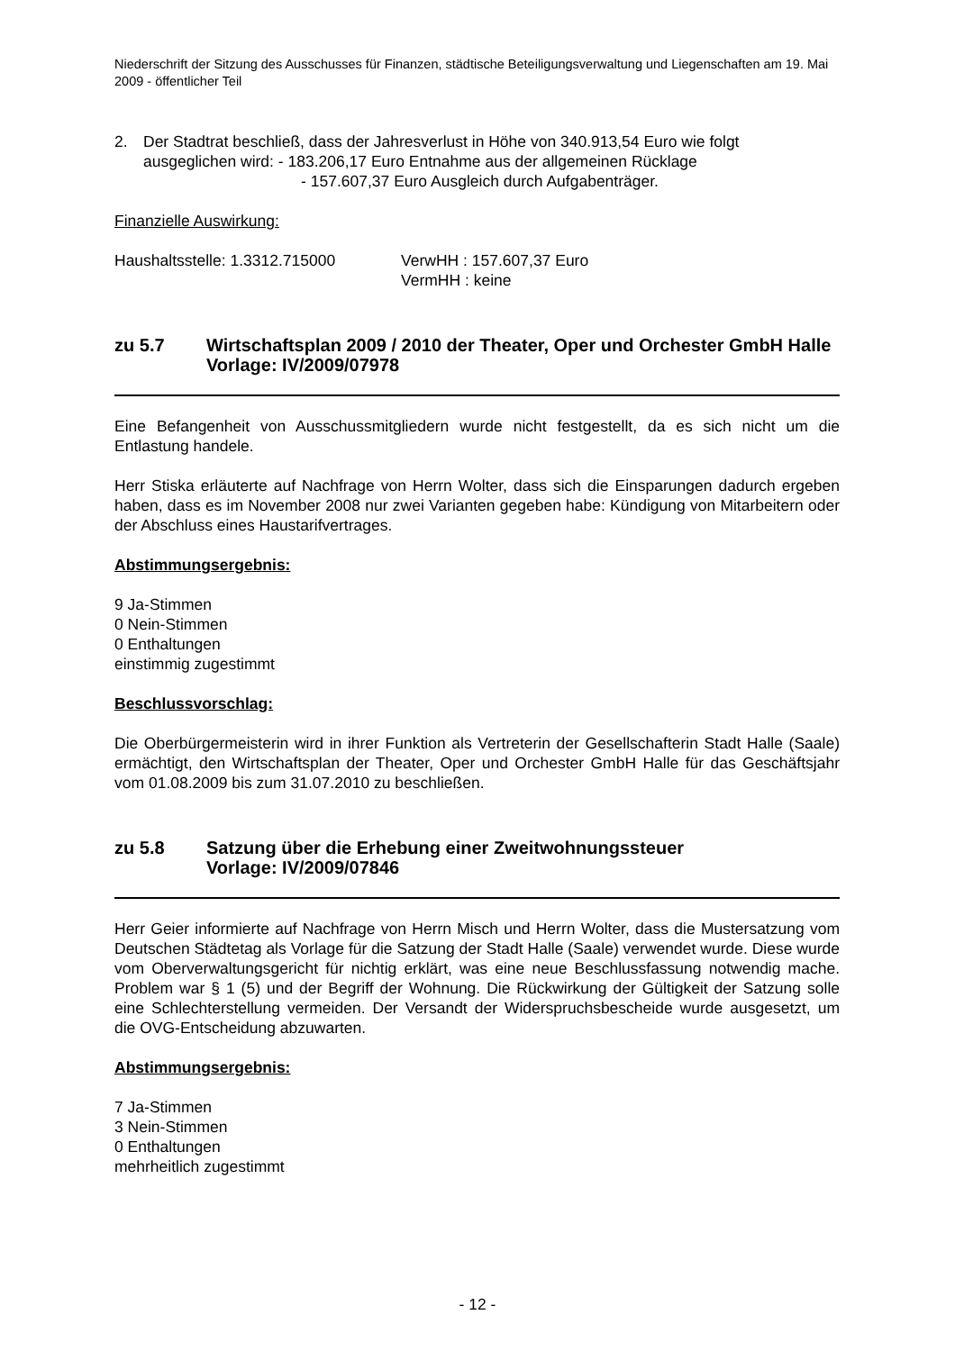Niederschrift der Sitzung des Ausschusses für Finanzen, städtische Beteiligungsverwaltung und Liegenschaften am 19. Mai 2009 - öffentlicher Teil
2. Der Stadtrat beschließ, dass der Jahresverlust in Höhe von 340.913,54 Euro wie folgt
ausgeglichen wird: - 183.206,17 Euro Entnahme aus der allgemeinen Rücklage
- 157.607,37 Euro Ausgleich durch Aufgabenträger.
Finanzielle Auswirkung:
Haushaltsstelle: 1.3312.715000 VerwHH : 157.607,37 Euro
VermHH : keine
zu 5.7 Wirtschaftsplan 2009 / 2010 der Theater, Oper und Orchester GmbH Halle
Vorlage: IV/2009/07978
Eine Befangenheit von Ausschussmitgliedern wurde nicht festgestellt, da es sich nicht um die Entlastung handele.
Herr Stiska erläuterte auf Nachfrage von Herrn Wolter, dass sich die Einsparungen dadurch ergeben haben, dass es im November 2008 nur zwei Varianten gegeben habe: Kündigung von Mitarbeitern oder der Abschluss eines Haustarifvertrages.
Abstimmungsergebnis:
9 Ja-Stimmen
0 Nein-Stimmen
0 Enthaltungen
einstimmig zugestimmt
Beschlussvorschlag:
Die Oberbürgermeisterin wird in ihrer Funktion als Vertreterin der Gesellschafterin Stadt Halle (Saale) ermächtigt, den Wirtschaftsplan der Theater, Oper und Orchester GmbH Halle für das Geschäftsjahr vom 01.08.2009 bis zum 31.07.2010 zu beschließen.
zu 5.8 Satzung über die Erhebung einer Zweitwohnungssteuer
Vorlage: IV/2009/07846
Herr Geier informierte auf Nachfrage von Herrn Misch und Herrn Wolter, dass die Mustersatzung vom Deutschen Städtetag als Vorlage für die Satzung der Stadt Halle (Saale) verwendet wurde. Diese wurde vom Oberverwaltungsgericht für nichtig erklärt, was eine neue Beschlussfassung notwendig mache. Problem war § 1 (5) und der Begriff der Wohnung. Die Rückwirkung der Gültigkeit der Satzung solle eine Schlechterstellung vermeiden. Der Versandt der Widerspruchsbescheide wurde ausgesetzt, um die OVG-Entscheidung abzuwarten.
Abstimmungsergebnis:
7 Ja-Stimmen
3 Nein-Stimmen
0 Enthaltungen
mehrheitlich zugestimmt
- 12 -